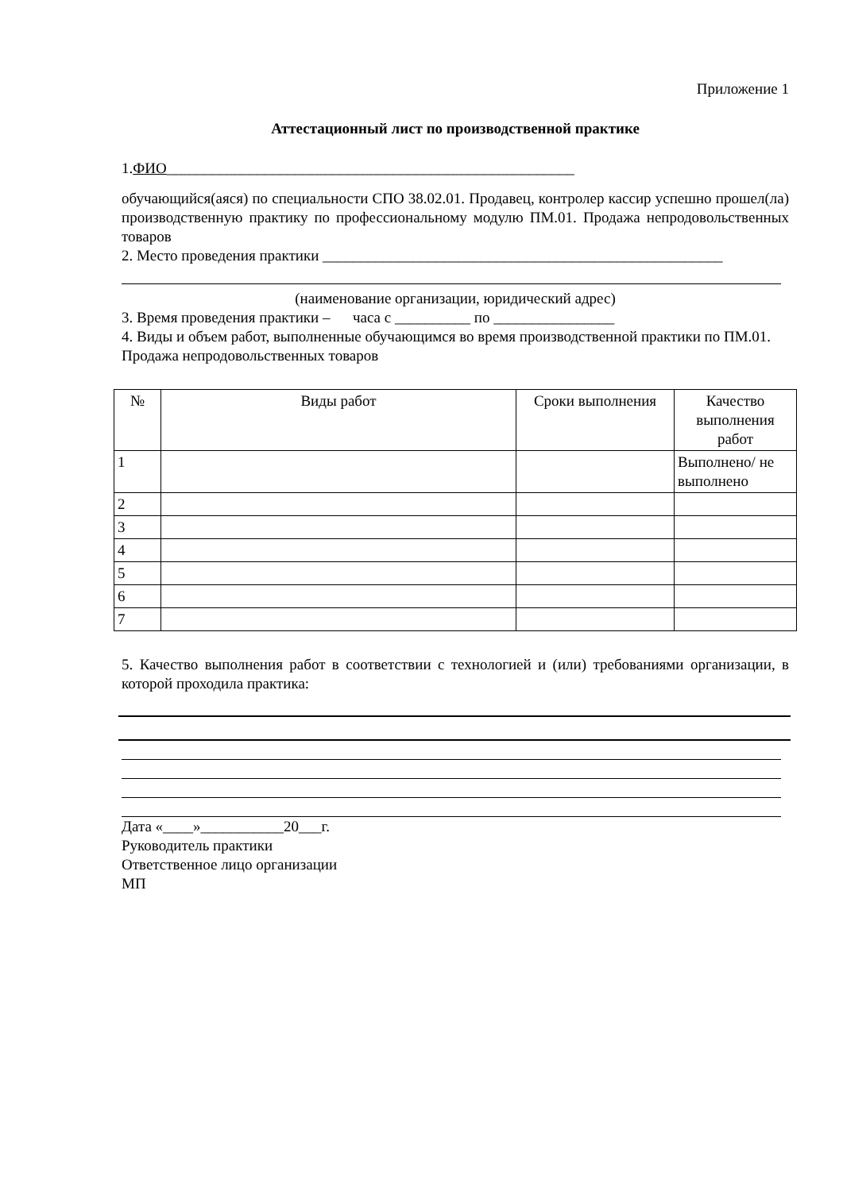Приложение 1
Аттестационный лист по производственной практике
1.ФИО______________________________________________________
обучающийся(аяся) по специальности СПО 38.02.01. Продавец, контролер кассир успешно прошел(ла) производственную практику по профессиональному модулю ПМ.01. Продажа непродовольственных товаров
2. Место проведения практики _____________________________________________________
(наименование организации, юридический адрес)
3. Время проведения практики – часа с __________ по ________________
4. Виды и объем работ, выполненные обучающимся во время производственной практики по ПМ.01. Продажа непродовольственных товаров
| № | Виды работ | Сроки выполнения | Качество выполнения работ |
| 1 | | | Выполнено/ не выполнено |
| 2 | | | |
| 3 | | | |
| 4 | | | |
| 5 | | | |
| 6 | | | |
| 7 | | | |
5. Качество выполнения работ в соответствии с технологией и (или) требованиями организации, в которой проходила практика:
Дата «____»___________20___г.
Руководитель практики
Ответственное лицо организации
МП